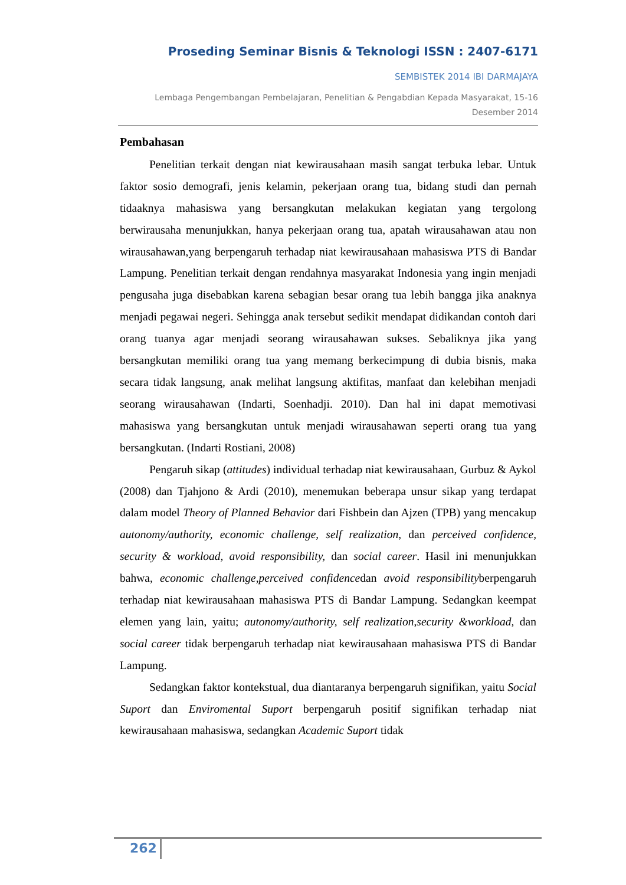Proseding Seminar Bisnis & Teknologi ISSN : 2407-6171
SEMBISTEK 2014 IBI DARMAJAYA
Lembaga Pengembangan Pembelajaran, Penelitian & Pengabdian Kepada Masyarakat, 15-16 Desember 2014
Pembahasan
Penelitian terkait dengan niat kewirausahaan masih sangat terbuka lebar. Untuk faktor sosio demografi, jenis kelamin, pekerjaan orang tua, bidang studi dan pernah tidaaknya mahasiswa yang bersangkutan melakukan kegiatan yang tergolong berwirausaha menunjukkan, hanya pekerjaan orang tua, apatah wirausahawan atau non wirausahawan,yang berpengaruh terhadap niat kewirausahaan mahasiswa PTS di Bandar Lampung. Penelitian terkait dengan rendahnya masyarakat Indonesia yang ingin menjadi pengusaha juga disebabkan karena sebagian besar orang tua lebih bangga jika anaknya menjadi pegawai negeri. Sehingga anak tersebut sedikit mendapat didikandan contoh dari orang tuanya agar menjadi seorang wirausahawan sukses. Sebaliknya jika yang bersangkutan memiliki orang tua yang memang berkecimpung di dubia bisnis, maka secara tidak langsung, anak melihat langsung aktifitas, manfaat dan kelebihan menjadi seorang wirausahawan (Indarti, Soenhadji. 2010). Dan hal ini dapat memotivasi mahasiswa yang bersangkutan untuk menjadi wirausahawan seperti orang tua yang bersangkutan. (Indarti Rostiani, 2008)
Pengaruh sikap (attitudes) individual terhadap niat kewirausahaan, Gurbuz & Aykol (2008) dan Tjahjono & Ardi (2010), menemukan beberapa unsur sikap yang terdapat dalam model Theory of Planned Behavior dari Fishbein dan Ajzen (TPB) yang mencakup autonomy/authority, economic challenge, self realization, dan perceived confidence, security & workload, avoid responsibility, dan social career. Hasil ini menunjukkan bahwa, economic challenge,perceived confidencedan avoid responsibilityberpengaruh terhadap niat kewirausahaan mahasiswa PTS di Bandar Lampung. Sedangkan keempat elemen yang lain, yaitu; autonomy/authority, self realization,security &workload, dan social career tidak berpengaruh terhadap niat kewirausahaan mahasiswa PTS di Bandar Lampung.
Sedangkan faktor kontekstual, dua diantaranya berpengaruh signifikan, yaitu Social Suport dan Enviromental Suport berpengaruh positif signifikan terhadap niat kewirausahaan mahasiswa, sedangkan Academic Suport tidak
262